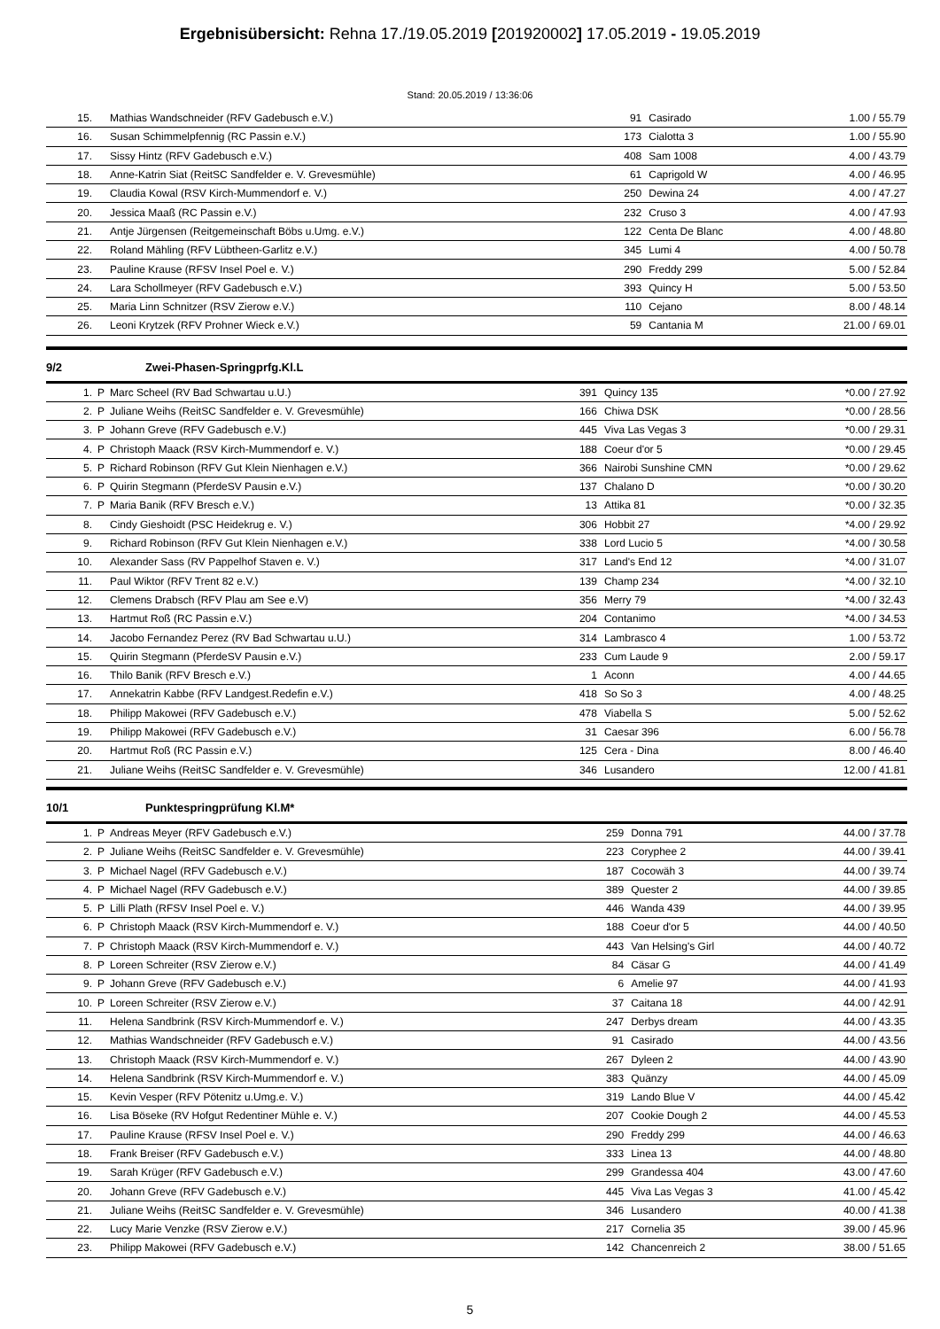Ergebnisübersicht: Rehna 17./19.05.2019 [201920002] 17.05.2019 - 19.05.2019
Stand: 20.05.2019 / 13:36:06
| 15. | | Mathias Wandschneider (RFV Gadebusch e.V.) | 91 | Casirado | 1.00 / 55.79 |
| 16. | | Susan Schimmelpfennig (RC Passin e.V.) | 173 | Cialotta 3 | 1.00 / 55.90 |
| 17. | | Sissy Hintz (RFV Gadebusch e.V.) | 408 | Sam 1008 | 4.00 / 43.79 |
| 18. | | Anne-Katrin Siat (ReitSC Sandfelder e. V. Grevesmühle) | 61 | Caprigold W | 4.00 / 46.95 |
| 19. | | Claudia Kowal (RSV Kirch-Mummendorf e. V.) | 250 | Dewina 24 | 4.00 / 47.27 |
| 20. | | Jessica Maaß (RC Passin e.V.) | 232 | Cruso 3 | 4.00 / 47.93 |
| 21. | | Antje Jürgensen (Reitgemeinschaft Böbs u.Umg. e.V.) | 122 | Centa De Blanc | 4.00 / 48.80 |
| 22. | | Roland Mähling (RFV Lübtheen-Garlitz e.V.) | 345 | Lumi 4 | 4.00 / 50.78 |
| 23. | | Pauline Krause (RFSV Insel Poel e. V.) | 290 | Freddy 299 | 5.00 / 52.84 |
| 24. | | Lara Schollmeyer (RFV Gadebusch e.V.) | 393 | Quincy H | 5.00 / 53.50 |
| 25. | | Maria Linn Schnitzer (RSV Zierow e.V.) | 110 | Cejano | 8.00 / 48.14 |
| 26. | | Leoni Krytzek (RFV Prohner Wieck e.V.) | 59 | Cantania M | 21.00 / 69.01 |
9/2 Zwei-Phasen-Springprfg.Kl.L
| 1. | P | Marc Scheel (RV Bad Schwartau u.U.) | 391 | Quincy 135 | *0.00 / 27.92 |
| 2. | P | Juliane Weihs (ReitSC Sandfelder e. V. Grevesmühle) | 166 | Chiwa DSK | *0.00 / 28.56 |
| 3. | P | Johann Greve (RFV Gadebusch e.V.) | 445 | Viva Las Vegas 3 | *0.00 / 29.31 |
| 4. | P | Christoph Maack (RSV Kirch-Mummendorf e. V.) | 188 | Coeur d'or 5 | *0.00 / 29.45 |
| 5. | P | Richard Robinson (RFV Gut Klein Nienhagen e.V.) | 366 | Nairobi Sunshine CMN | *0.00 / 29.62 |
| 6. | P | Quirin Stegmann (PferdeSV Pausin e.V.) | 137 | Chalano D | *0.00 / 30.20 |
| 7. | P | Maria Banik (RFV Bresch e.V.) | 13 | Attika 81 | *0.00 / 32.35 |
| 8. | | Cindy Gieshoidt (PSC Heidekrug e. V.) | 306 | Hobbit 27 | *4.00 / 29.92 |
| 9. | | Richard Robinson (RFV Gut Klein Nienhagen e.V.) | 338 | Lord Lucio 5 | *4.00 / 30.58 |
| 10. | | Alexander Sass (RV Pappelhof Staven e. V.) | 317 | Land's End 12 | *4.00 / 31.07 |
| 11. | | Paul Wiktor (RFV Trent 82 e.V.) | 139 | Champ 234 | *4.00 / 32.10 |
| 12. | | Clemens Drabsch (RFV Plau am See e.V) | 356 | Merry 79 | *4.00 / 32.43 |
| 13. | | Hartmut Roß (RC Passin e.V.) | 204 | Contanimo | *4.00 / 34.53 |
| 14. | | Jacobo Fernandez Perez (RV Bad Schwartau u.U.) | 314 | Lambrasco 4 | 1.00 / 53.72 |
| 15. | | Quirin Stegmann (PferdeSV Pausin e.V.) | 233 | Cum Laude 9 | 2.00 / 59.17 |
| 16. | | Thilo Banik (RFV Bresch e.V.) | 1 | Aconn | 4.00 / 44.65 |
| 17. | | Annekatrin Kabbe (RFV Landgest.Redefin e.V.) | 418 | So So 3 | 4.00 / 48.25 |
| 18. | | Philipp Makowei (RFV Gadebusch e.V.) | 478 | Viabella S | 5.00 / 52.62 |
| 19. | | Philipp Makowei (RFV Gadebusch e.V.) | 31 | Caesar 396 | 6.00 / 56.78 |
| 20. | | Hartmut Roß (RC Passin e.V.) | 125 | Cera - Dina | 8.00 / 46.40 |
| 21. | | Juliane Weihs (ReitSC Sandfelder e. V. Grevesmühle) | 346 | Lusandero | 12.00 / 41.81 |
10/1 Punktespringprüfung Kl.M*
| 1. | P | Andreas Meyer (RFV Gadebusch e.V.) | 259 | Donna 791 | 44.00 / 37.78 |
| 2. | P | Juliane Weihs (ReitSC Sandfelder e. V. Grevesmühle) | 223 | Coryphee 2 | 44.00 / 39.41 |
| 3. | P | Michael Nagel (RFV Gadebusch e.V.) | 187 | Cocowäh 3 | 44.00 / 39.74 |
| 4. | P | Michael Nagel (RFV Gadebusch e.V.) | 389 | Quester 2 | 44.00 / 39.85 |
| 5. | P | Lilli Plath (RFSV Insel Poel e. V.) | 446 | Wanda 439 | 44.00 / 39.95 |
| 6. | P | Christoph Maack (RSV Kirch-Mummendorf e. V.) | 188 | Coeur d'or 5 | 44.00 / 40.50 |
| 7. | P | Christoph Maack (RSV Kirch-Mummendorf e. V.) | 443 | Van Helsing's Girl | 44.00 / 40.72 |
| 8. | P | Loreen Schreiter (RSV Zierow e.V.) | 84 | Cäsar G | 44.00 / 41.49 |
| 9. | P | Johann Greve (RFV Gadebusch e.V.) | 6 | Amelie 97 | 44.00 / 41.93 |
| 10. | P | Loreen Schreiter (RSV Zierow e.V.) | 37 | Caitana 18 | 44.00 / 42.91 |
| 11. | | Helena Sandbrink (RSV Kirch-Mummendorf e. V.) | 247 | Derbys dream | 44.00 / 43.35 |
| 12. | | Mathias Wandschneider (RFV Gadebusch e.V.) | 91 | Casirado | 44.00 / 43.56 |
| 13. | | Christoph Maack (RSV Kirch-Mummendorf e. V.) | 267 | Dyleen 2 | 44.00 / 43.90 |
| 14. | | Helena Sandbrink (RSV Kirch-Mummendorf e. V.) | 383 | Quänzy | 44.00 / 45.09 |
| 15. | | Kevin Vesper (RFV Pötenitz u.Umg.e. V.) | 319 | Lando Blue V | 44.00 / 45.42 |
| 16. | | Lisa Böseke (RV Hofgut Redentiner Mühle e. V.) | 207 | Cookie Dough 2 | 44.00 / 45.53 |
| 17. | | Pauline Krause (RFSV Insel Poel e. V.) | 290 | Freddy 299 | 44.00 / 46.63 |
| 18. | | Frank Breiser (RFV Gadebusch e.V.) | 333 | Linea 13 | 44.00 / 48.80 |
| 19. | | Sarah Krüger (RFV Gadebusch e.V.) | 299 | Grandessa 404 | 43.00 / 47.60 |
| 20. | | Johann Greve (RFV Gadebusch e.V.) | 445 | Viva Las Vegas 3 | 41.00 / 45.42 |
| 21. | | Juliane Weihs (ReitSC Sandfelder e. V. Grevesmühle) | 346 | Lusandero | 40.00 / 41.38 |
| 22. | | Lucy Marie Venzke (RSV Zierow e.V.) | 217 | Cornelia 35 | 39.00 / 45.96 |
| 23. | | Philipp Makowei (RFV Gadebusch e.V.) | 142 | Chancenreich 2 | 38.00 / 51.65 |
5